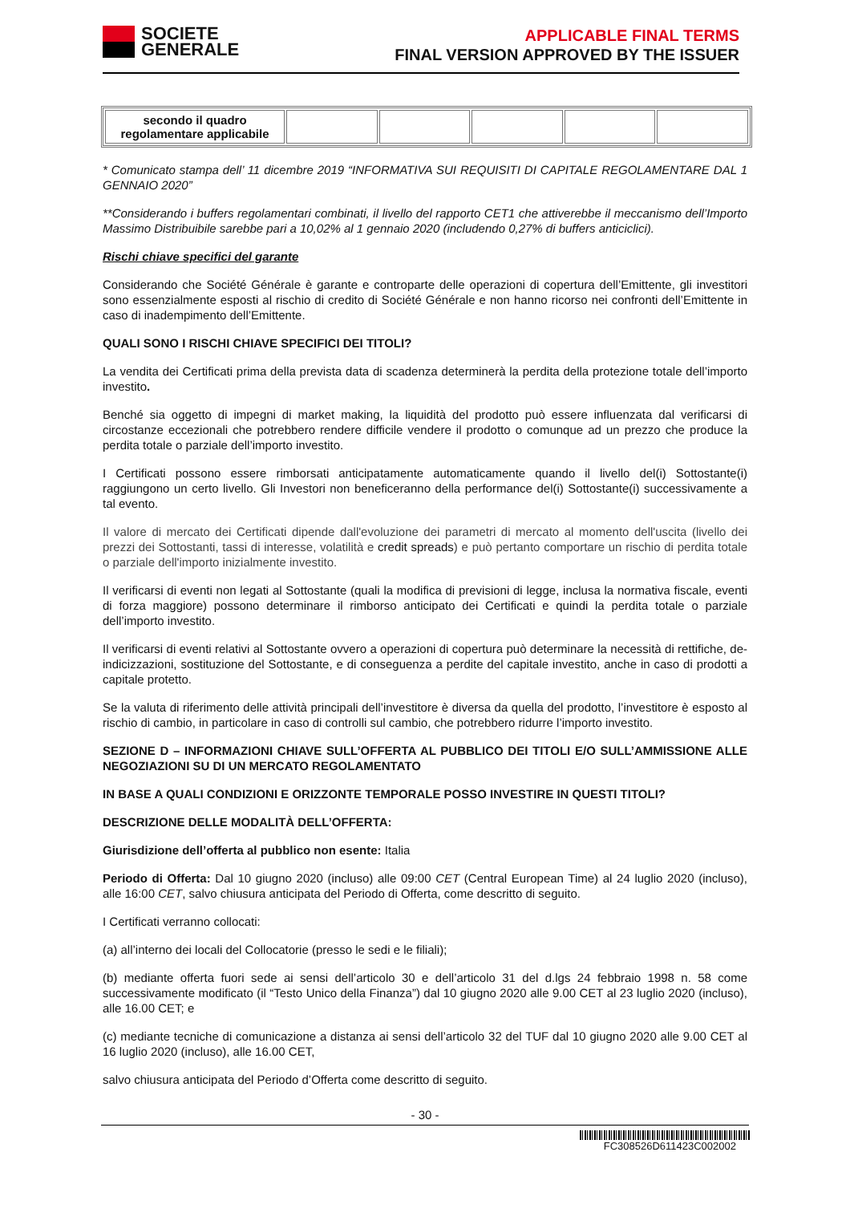SOCIETE
GENERALE
APPLICABLE FINAL TERMS
FINAL VERSION APPROVED BY THE ISSUER
| secondo il quadro regolamentare applicabile | | | | | |
* Comunicato stampa dell’ 11 dicembre 2019 “INFORMATIVA SUI REQUISITI DI CAPITALE REGOLAMENTARE DAL 1 GENNAIO 2020”
**Considerando i buffers regolamentari combinati, il livello del rapporto CET1 che attiverebbe il meccanismo dell’Importo Massimo Distribuibile sarebbe pari a 10,02% al 1 gennaio 2020 (includendo 0,27% di buffers anticiclici).
Rischi chiave specifici del garante
Considerando che Société Générale è garante e controparte delle operazioni di copertura dell’Emittente, gli investitori sono essenzialmente esposti al rischio di credito di Société Générale e non hanno ricorso nei confronti dell’Emittente in caso di inadempimento dell’Emittente.
QUALI SONO I RISCHI CHIAVE SPECIFICI DEI TITOLI?
La vendita dei Certificati prima della prevista data di scadenza determinerà la perdita della protezione totale dell’importo investito.
Benché sia oggetto di impegni di market making, la liquidità del prodotto può essere influenzata dal verificarsi di circostanze eccezionali che potrebbero rendere difficile vendere il prodotto o comunque ad un prezzo che produce la perdita totale o parziale dell’importo investito.
I Certificati possono essere rimborsati anticipatamente automaticamente quando il livello del(i) Sottostante(i) raggiungono un certo livello. Gli Investori non beneficeranno della performance del(i) Sottostante(i) successivamente a tal evento.
Il valore di mercato dei Certificati dipende dall'evoluzione dei parametri di mercato al momento dell'uscita (livello dei prezzi dei Sottostanti, tassi di interesse, volatilità e credit spreads) e può pertanto comportare un rischio di perdita totale o parziale dell'importo inizialmente investito.
Il verificarsi di eventi non legati al Sottostante (quali la modifica di previsioni di legge, inclusa la normativa fiscale, eventi di forza maggiore) possono determinare il rimborso anticipato dei Certificati e quindi la perdita totale o parziale dell’importo investito.
Il verificarsi di eventi relativi al Sottostante ovvero a operazioni di copertura può determinare la necessità di rettifiche, de-indicizzazioni, sostituzione del Sottostante, e di conseguenza a perdite del capitale investito, anche in caso di prodotti a capitale protetto.
Se la valuta di riferimento delle attività principali dell’investitore è diversa da quella del prodotto, l’investitore è esposto al rischio di cambio, in particolare in caso di controlli sul cambio, che potrebbero ridurre l’importo investito.
SEZIONE D – INFORMAZIONI CHIAVE SULL’OFFERTA AL PUBBLICO DEI TITOLI E/O SULL’AMMISSIONE ALLE NEGOZIAZIONI SU DI UN MERCATO REGOLAMENTATO
IN BASE A QUALI CONDIZIONI E ORIZZONTE TEMPORALE POSSO INVESTIRE IN QUESTI TITOLI?
DESCRIZIONE DELLE MODALITÀ DELL’OFFERTA:
Giurisdizione dell’offerta al pubblico non esente: Italia
Periodo di Offerta: Dal 10 giugno 2020 (incluso) alle 09:00 CET (Central European Time) al 24 luglio 2020 (incluso), alle 16:00 CET, salvo chiusura anticipata del Periodo di Offerta, come descritto di seguito.
I Certificati verranno collocati:
(a) all’interno dei locali del Collocatorie (presso le sedi e le filiali);
(b) mediante offerta fuori sede ai sensi dell’articolo 30 e dell’articolo 31 del d.lgs 24 febbraio 1998 n. 58 come successivamente modificato (il “Testo Unico della Finanza”) dal 10 giugno 2020 alle 9.00 CET al 23 luglio 2020 (incluso), alle 16.00 CET; e
(c) mediante tecniche di comunicazione a distanza ai sensi dell’articolo 32 del TUF dal 10 giugno 2020 alle 9.00 CET al 16 luglio 2020 (incluso), alle 16.00 CET,
salvo chiusura anticipata del Periodo d’Offerta come descritto di seguito.
- 30 -
FC308526D611423C002002